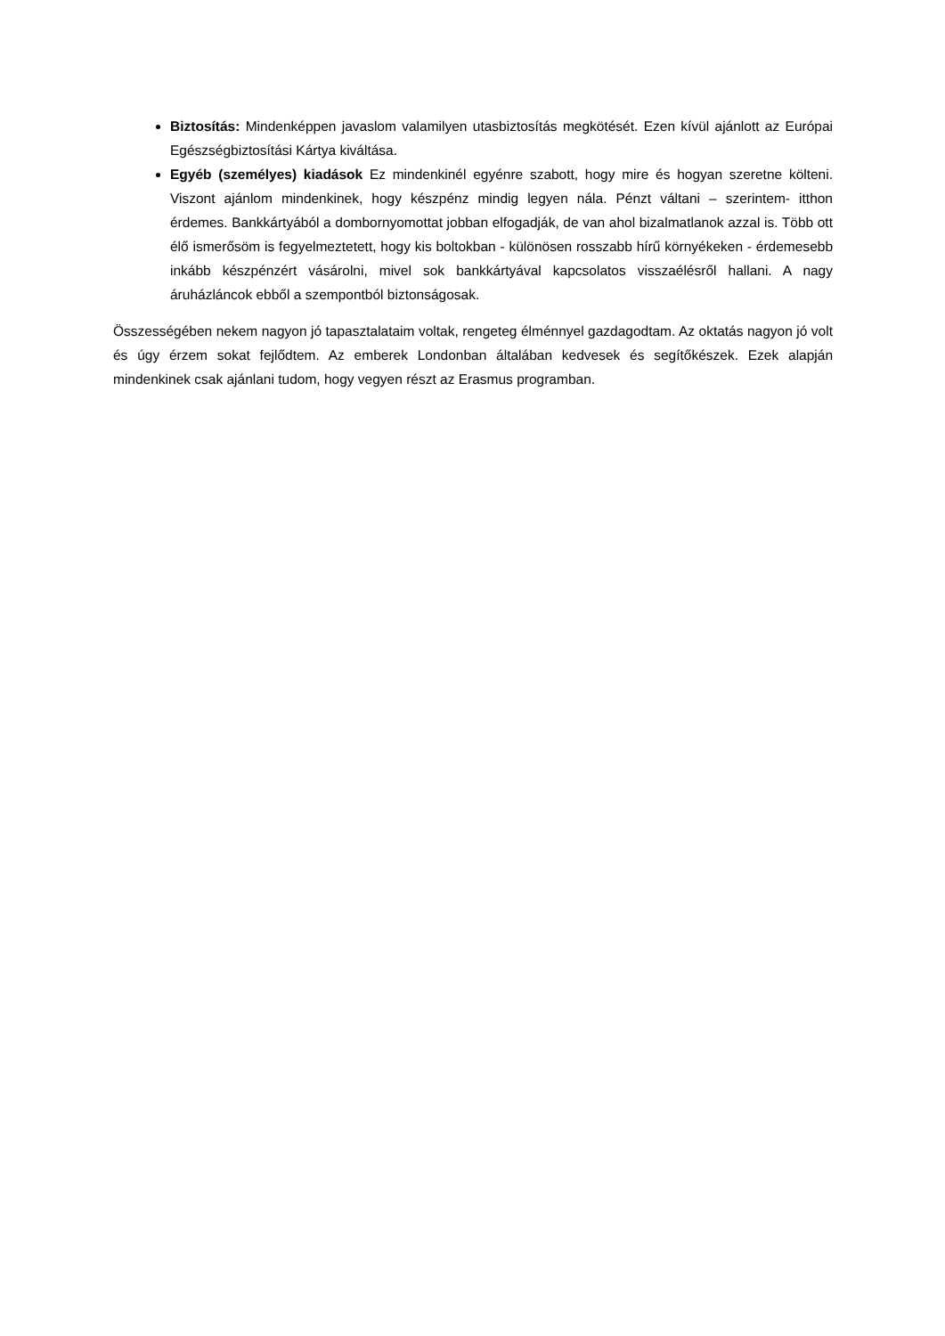Biztosítás: Mindenképpen javaslom valamilyen utasbiztosítás megkötését. Ezen kívül ajánlott az Európai Egészségbiztosítási Kártya kiváltása.
Egyéb (személyes) kiadások Ez mindenkinél egyénre szabott, hogy mire és hogyan szeretne költeni. Viszont ajánlom mindenkinek, hogy készpénz mindig legyen nála. Pénzt váltani – szerintem- itthon érdemes. Bankkártyából a dombornyomottat jobban elfogadják, de van ahol bizalmatlanok azzal is. Több ott élő ismerősöm is fegyelmeztetett, hogy kis boltokban - különösen rosszabb hírű környékeken - érdemesebb inkább készpénzért vásárolni, mivel sok bankkártyával kapcsolatos visszaélésről hallani. A nagy áruházláncok ebből a szempontból biztonságosak.
Összességében nekem nagyon jó tapasztalataim voltak, rengeteg élménnyel gazdagodtam. Az oktatás nagyon jó volt és úgy érzem sokat fejlődtem. Az emberek Londonban általában kedvesek és segítőkészek. Ezek alapján mindenkinek csak ajánlani tudom, hogy vegyen részt az Erasmus programban.